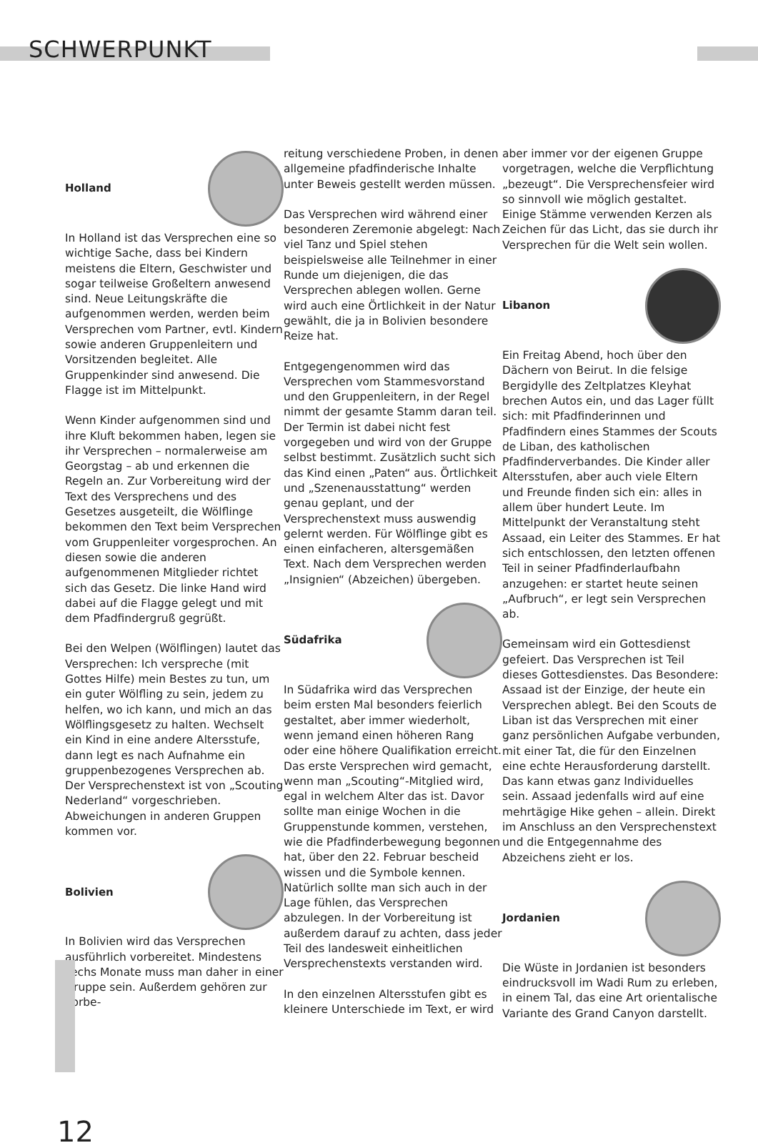SCHWERPUNKT
Holland
In Holland ist das Versprechen eine so wichtige Sache, dass bei Kindern meistens die Eltern, Geschwister und sogar teilweise Großeltern anwesend sind. Neue Leitungskräfte die aufgenommen werden, werden beim Versprechen vom Partner, evtl. Kindern sowie anderen Gruppenleitern und Vorsitzenden begleitet. Alle Gruppenkinder sind anwesend. Die Flagge ist im Mittelpunkt.
Wenn Kinder aufgenommen sind und ihre Kluft bekommen haben, legen sie ihr Versprechen – normalerweise am Georgstag – ab und erkennen die Regeln an. Zur Vorbereitung wird der Text des Versprechens und des Gesetzes ausgeteilt, die Wölflinge bekommen den Text beim Versprechen vom Gruppenleiter vorgesprochen. An diesen sowie die anderen aufgenommenen Mitglieder richtet sich das Gesetz. Die linke Hand wird dabei auf die Flagge gelegt und mit dem Pfadfindergruß gegrüßt.
Bei den Welpen (Wölflingen) lautet das Versprechen: Ich verspreche (mit Gottes Hilfe) mein Bestes zu tun, um ein guter Wölfling zu sein, jedem zu helfen, wo ich kann, und mich an das Wölflingsgesetz zu halten. Wechselt ein Kind in eine andere Altersstufe, dann legt es nach Aufnahme ein gruppenbezogenes Versprechen ab. Der Versprechenstext ist von „Scouting Nederland“ vorgeschrieben. Abweichungen in anderen Gruppen kommen vor.
Bolivien
In Bolivien wird das Versprechen ausführlich vorbereitet. Mindestens sechs Monate muss man daher in einer Gruppe sein. Außerdem gehören zur Vorbe-
reitung verschiedene Proben, in denen allgemeine pfadfinderische Inhalte unter Beweis gestellt werden müssen.
Das Versprechen wird während einer besonderen Zeremonie abgelegt: Nach viel Tanz und Spiel stehen beispielsweise alle Teilnehmer in einer Runde um diejenigen, die das Versprechen ablegen wollen. Gerne wird auch eine Örtlichkeit in der Natur gewählt, die ja in Bolivien besondere Reize hat.
Entgegengenommen wird das Versprechen vom Stammesvorstand und den Gruppenleitern, in der Regel nimmt der gesamte Stamm daran teil. Der Termin ist dabei nicht fest vorgegeben und wird von der Gruppe selbst bestimmt. Zusätzlich sucht sich das Kind einen „Paten“ aus. Örtlichkeit und „Szenenausstattung“ werden genau geplant, und der Versprechenstext muss auswendig gelernt werden. Für Wölflinge gibt es einen einfacheren, altersgemäßen Text. Nach dem Versprechen werden „Insignien“ (Abzeichen) übergeben.
Südafrika
In Südafrika wird das Versprechen beim ersten Mal besonders feierlich gestaltet, aber immer wiederholt, wenn jemand einen höheren Rang oder eine höhere Qualifikation erreicht. Das erste Versprechen wird gemacht, wenn man „Scouting“-Mitglied wird, egal in welchem Alter das ist. Davor sollte man einige Wochen in die Gruppenstunde kommen, verstehen, wie die Pfadfinderbewegung begonnen hat, über den 22. Februar bescheid wissen und die Symbole kennen. Natürlich sollte man sich auch in der Lage fühlen, das Versprechen abzulegen. In der Vorbereitung ist außerdem darauf zu achten, dass jeder Teil des landesweit einheitlichen Versprechenstexts verstanden wird.
In den einzelnen Altersstufen gibt es kleinere Unterschiede im Text, er wird
aber immer vor der eigenen Gruppe vorgetragen, welche die Verpflichtung „bezeugt“. Die Versprechensfeier wird so sinnvoll wie möglich gestaltet. Einige Stämme verwenden Kerzen als Zeichen für das Licht, das sie durch ihr Versprechen für die Welt sein wollen.
Libanon
Ein Freitag Abend, hoch über den Dächern von Beirut. In die felsige Bergidylle des Zeltplatzes Kleyhat brechen Autos ein, und das Lager füllt sich: mit Pfadfinderinnen und Pfadfindern eines Stammes der Scouts de Liban, des katholischen Pfadfinderverbandes. Die Kinder aller Altersstufen, aber auch viele Eltern und Freunde finden sich ein: alles in allem über hundert Leute. Im Mittelpunkt der Veranstaltung steht Assaad, ein Leiter des Stammes. Er hat sich entschlossen, den letzten offenen Teil in seiner Pfadfinderlaufbahn anzugehen: er startet heute seinen „Aufbruch“, er legt sein Versprechen ab.
Gemeinsam wird ein Gottesdienst gefeiert. Das Versprechen ist Teil dieses Gottesdienstes. Das Besondere: Assaad ist der Einzige, der heute ein Versprechen ablegt. Bei den Scouts de Liban ist das Versprechen mit einer ganz persönlichen Aufgabe verbunden, mit einer Tat, die für den Einzelnen eine echte Herausforderung darstellt. Das kann etwas ganz Individuelles sein. Assaad jedenfalls wird auf eine mehrtägige Hike gehen – allein. Direkt im Anschluss an den Versprechenstext und die Entgegennahme des Abzeichens zieht er los.
Jordanien
Die Wüste in Jordanien ist besonders eindrucksvoll im Wadi Rum zu erleben, in einem Tal, das eine Art orientalische Variante des Grand Canyon darstellt.
12